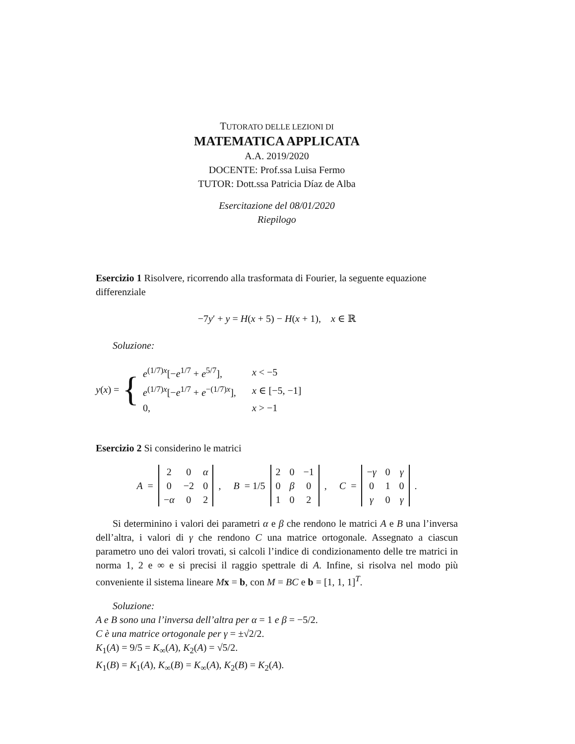TUTORATO DELLE LEZIONI DI
MATEMATICA APPLICATA
A.A. 2019/2020
DOCENTE: Prof.ssa Luisa Fermo
TUTOR: Dott.ssa Patricia Díaz de Alba
Esercitazione del 08/01/2020
Riepilogo
Esercizio 1 Risolvere, ricorrendo alla trasformata di Fourier, la seguente equazione differenziale
−7y′ + y = H(x + 5) − H(x + 1), x ∈ ℝ
Soluzione:
y(x) = {
| e<sup>(1/7)x</sup>[− e<sup>1/7</sup> + e<sup>5/7</sup>], | x < −5 |
| e<sup>(1/7)x</sup>[− e<sup>1/7</sup> + e<sup>−(1/7)x</sup>], | x ∈ [−5, −1] |
| 0, | x > −1 |
Esercizio 2 Si considerino le matrici
A =
| 2 | 0 | α |
| 0 | −2 | 0 |
| − α | 0 | 2 |
, B = 1/5
| 2 | 0 | −1 |
| 0 | β | 0 |
| 1 | 0 | 2 |
, C =
| − γ | 0 | γ |
| 0 | 1 | 0 |
| γ | 0 | γ |
.
Si determinino i valori dei parametri α e β che rendono le matrici A e B una l’inversa dell’altra, i valori di γ che rendono C una matrice ortogonale. Assegnato a ciascun parametro uno dei valori trovati, si calcoli l’indice di condizionamento delle tre matrici in norma 1, 2 e ∞ e si precisi il raggio spettrale di A. Infine, si risolva nel modo più conveniente il sistema lineare Mx = b, con M = BC e b = [1, 1, 1]<sup>T</sup>.
Soluzione:
A e B sono una l’inversa dell’altra per α = 1 e β = −5/2.
C è una matrice ortogonale per γ = ±√2/2.
K<sub>1</sub>(A) = 9/5 = K<sub>∞</sub>(A), K<sub>2</sub>(A) = √5/2.
K<sub>1</sub>(B) = K<sub>1</sub>(A), K<sub>∞</sub>(B) = K<sub>∞</sub>(A), K<sub>2</sub>(B) = K<sub>2</sub>(A).